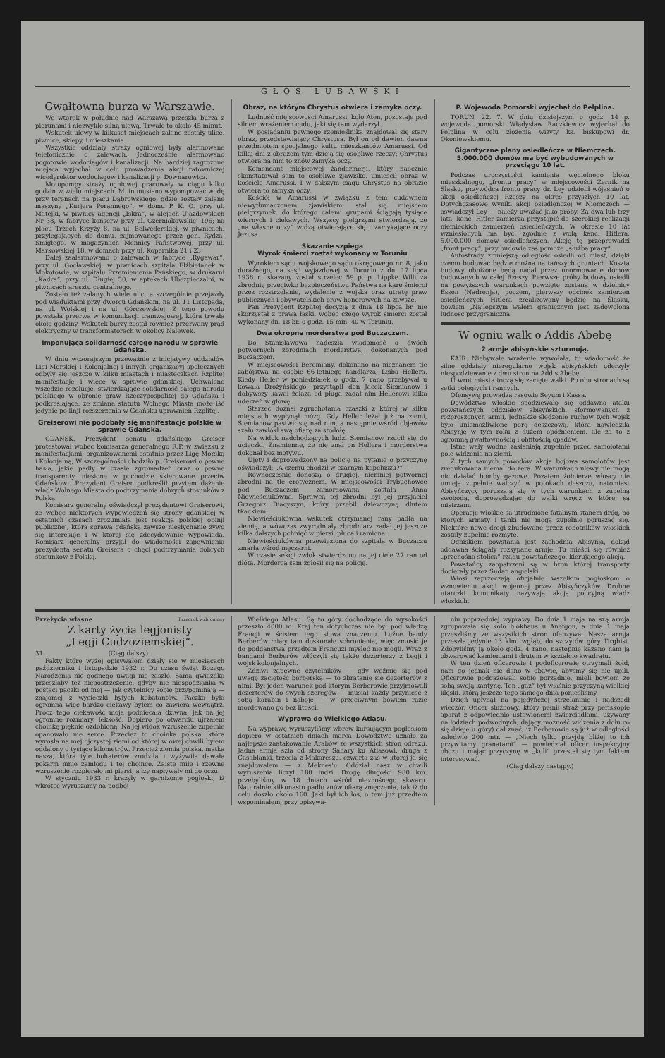GŁOS LUBAWSKI
Gwałtowna burza w Warszawie.
We wtorek w południe nad Warszawą przeszła burza z piorunami i niezwykle silną ulewą. Trwało to około 45 minut.
Wskutek ulewy w kilkuset miejscach zalane zostały ulice, piwnice, sklepy, i mieszkania.
Wszystkie oddziały straży ogniowej były alarmowane telefonicznie o zalewach. Jednocześnie alarmowano pogotowie wodociągów i kanalizacji. Na bardziej zagrożone miejsca wyjechał w celu prowadzenia akcji ratowniczej wicedyrektor wodociągów i kanalizacji p. Downarowicz.
Motopompy straży ogniowej pracowały w ciągu kilku godzin w wielu miejscach. M. in musiano wypompować wodę przy terenach na placu Dąbrowskiego, gdzie zostały zalane maszyny „Kurjera Porannego“, w domu P. K. O. przy ul. Matejki, w piwnicy agencji „Iskra“, w alejach Ujazdowskich Nr 38, w fabryce konserw przy ul. Czerniakowskiej 196; na placu Trzech Krzyży 8, na ul. Belwederskiej, w piwnicach, przylegających do domu, zajmowanego przez gen. Rydza-Smigłego, w magazynach Mennicy Państwowej, przy ul. Markowskiej 18, w domach przy ul. Kopernika 21 i 23.
Dalej zaalarmowano o zalewach w fabryce „Rygawar“, przy ul. Gocławskiej, w piwnicach szpitala Elżbietanek w Mokotowie, w szpitalu Przemienienia Pańskiego, w drukarni „Kadra“, przy ul. Długiej 50, w aptekach Ubezpieczalni, w piwnicach aresztu centralnego.
Zostało też zalanych wiele ulic, a szczególnie przejazdy pod wiaduktami przy dworcu Gdańskim, na ul. 11 Listopada, na ul. Wolskiej i na ul. Górczewskiej. Z tego powodu powstała przerwa w komunikacji tramwajowej, która trwała około godziny. Wskutek burzy został również przerwany prąd elektryczny w transformatorach w okolicy Nalewek.
Imponująca solidarność całego narodu w sprawie Gdańska.
W dniu wczorajszym przeważnie z inicjatywy oddziałów Ligi Morskiej i Kolonjalnej i innych organizacyj społecznych odbyły się jeszcze w kilku miastach i miasteczkach Rzplitej manifestacje i wiece w sprawie gdańskiej. Uchwalono wszędzie rezolucje, stwierdzające solidarność całego narodu polskiego w obronie praw Rzeczypospolitej do Gdańska i podkreślające, że zmiana statutu Wolnego Miasta może iść jedynie po linji rozszerzenia w Gdańsku uprawnień Rzplitej.
Greiserowi nie podobały się manifestacje polskie w sprawie Gdańska.
GDANSK. Prezydent senatu gdańskiego Greiser protestował wobec komisarza generalnego R.P. w związku z manifestacjami, organizowanemi ostatnio przez Ligę Morską i Kolonjalną, W szczególności chodziło p. Greiserowi o pewne hasła, jakie padły w czasie zgromadzeń oraz o pewne transparenty, niesione w pochodzie skierowane przeciw Gdańskowi. Prezydent Greiser podkreślił przytem dążenie władz Wolnego Miasta do podtrzymania dobrych stosunków z Polską.
Komisarz generalny oświadczył prezydentowi Greiserowi, że wobec niektórych wypowiedzeń się strony gdańskiej w ostatnich czasach zrozumiała jest reakcja polskiej opinji publicznej, która sprawą gdańską zawsze niesłychanie żywo się interesuje i w której się zdecydowanie wypowiada. Komisarz generalny przyjął do wiadomości zapewnienia prezydenta senatu Greisera o chęci podtrzymania dobrych stosunków z Polską.
Obraz, na którym Chrystus otwiera i zamyka oczy.
Ludność miejscowości Amarussi, koło Aten, pozostaje pod silnem wrażeniem cudu, jaki się tam wydarzył.
W posiadaniu pewnego rzemieślnika znajdował się stary obraz, przedstawiający Chrystusa. Był on od dawien dawna przedmiotem specjalnego kultu mieszkańców Amarussi. Od kilku dni z obrazem tym dzieją się osobliwe rzeczy: Chrystus otwiera na nim to znów zamyka oczy.
Komendant miejscowej żandarmerji, który naocznie skonstatował sam to osobliwe zjawisko, umieścił obraz w kościele Amarussi. I w dalszym ciągu Chrystus na obrazie otwiera to zamyka oczy.
Kościół w Amarussi w związku z tem cudownem niewytłumaczonem zjawiskiem, stał się miejscem pielgrzymek, do którego całemi grupami ściągają tysiące wiernych i ciekawych. Wszyscy pielgrzymi stwierdzają, że „na własne oczy“ widzą otwierające się i zamykające oczy Jezusa.
Skazanie szpiega
Wyrok śmierci został wykonany w Toruniu
Wyrokiem sądu wojskowego sądu okręgowego nr. 8, jako doraźnego, na sesji wyjazdowej w Toruniu z dn. 17 lipca 1936 r., skazany został strzelec 59 p. p. Lippke Willi za zbrodnię przeciwko bezpieczeństwu Państwa na karę śmierci przez rozstrzelanie, wydalenie z wojska oraz utratę praw publicznych i obywatelskich praw honorowych na zawsze.
Pan Prezydent Rzplitej decyzją z dnia 18 lipca br. nie skorzystał z prawa łaski, wobec czego wyrok śmierci został wykonany dn. 18 br. o godz. 15 min. 40 w Toruniu.
Dwa okropne morderstwa pod Buczaczem.
Do Stanisławowa nadeszła wiadomość o dwóch potwornych zbrodniach morderstwa, dokonanych pod Buczaczem.
W miejscowości Beremiany, dokonano na nieznanem tle zabójstwa na osobie 66-letniego handlarza, Leiba Hellera. Kiedy Heller w poniedziałek o godz. 7 rano przebywał u kowala Drożyńskiego, przystąpił doń Jacek Siemianów i dobywszy kawał żelaza od pługa zadał nim Hellerowi kilka uderzeń w głowę.
Starzec doznał zgruchotania czaszki z której w kilku miejscach wypłynął mózg. Gdy Heller leżał już na ziemi, Siemianow pastwił się nad nim, a następnie wśród objawów szału zawlókł swą ofiarę za stodołę.
Na widok nadchodzących ludzi Siemianow rzucił się do ucieczki. Znamienne, że nie znał on Hellera i morderstwa dokonał bez motywu.
Ujęty i doprowadzony na policję na pytanie o przyczynę oświadczył: „A czemu chodził w czarnym kapeluszu?“
Równocześnie donoszą o drugiej, niemniej potwornej zbrodni na tle erotycznem. W miejscowości Trybuchowce pod Buczaczem, zamordowana została Anna Niewieściukówna. Sprawcą tej zbrodni był jej przyjaciel Grzegorz Diacyszyn, który przebił dziewczynę dłutem tkackiem.
Niewieściukówna wskutek otrzymanej rany padła na ziemię, a wówczas zwyrodniały zbrodniarz zadał jej jeszcze kilka dalszych pchnięć w piersi, płuca i ramiona.
Niewieściukówna przewieziona do szpitala w Buczaczu zmarła wśród męczarni.
W czasie sekcji zwłok stwierdzono na jej ciele 27 ran od dłóta. Morderca sam zgłosił się na policję.
P. Wojewoda Pomorski wyjechał do Pelplina.
TORUN. 22. 7, W dniu dzisiejszym o godz. 14 p. wojewoda pomorski Władysław Raczkiewicz wyjechał do Pelplina w celu złożenia wizyty ks. biskupowi dr. Okoniewskiemu.
Gigantyczne plany osiedleńcze w Niemczech. 5.000.000 domów ma być wybudowanych w przeciągu 10 lat.
Podczas uroczystości kamienia węgielnego bloku mieszkalnego, „frontu pracy“ w miejscowości Zernik na Śląsku, przywódca frontu pracy dr. Ley udzielił wójaśnień o akcji osiedleńczej Rzeszy na okres przyszłych 10 lat. Dotychczasowe wyniki akcji osiedleńczej w Niemczech — oświadczył Ley — należy uważać jako próby. Za dwa lub trzy lata, kanc. Hitler zamierza przystąpić do szerokiej realizacji niemieckich zamierzeń osiedleńczych. W okresie 10 lat wzniesionych ma być, zgodnie z wolą kanc. Hitlera, 5.000.000 domów osiedleńczych. Akcję tę przeprowadzi „front pracy“, przy budowie zaś pomoże „służba pracy“.
Autostrady zmniejszą odległość osiedli od miast, dzięki czemu budować będzie można na tańszych gruntach. Koszta budowy obniżone będą nadal przez unormowanie domów budowanych w całej Rzeszy. Pierwsze próby budowy osiedli na powyższych warunkach powzięte zostaną w dzielnicy Essen (Nadrenja), poczem, pierwszy odcinek zamierzeń osiedleńczych Hitlera zrealizowany będzie na Śląsku, bowiem „Najlepszym wałem granicznym jest zadowolona ludność przygraniczna.
W ogniu walk o Addis Abebę
2 armje abisyńskie szturmują.
KAIR. Niebywałe wrażenie wywołała, tu wiadomość że silne oddziały nieregularne wojsk abisyńskich uderzyły niespodziewanie z dwu stron na Addis Abebę.
U wrót miasta toczą się zacięte walki. Po obu stronach są setki poległych i rannych.
Ofensywę prowadzą rasowie Seyum i Kassa.
Dowództwo włoskie spodziewało się oddawna ataku powstańczych oddziałów abisyńskich, sformowanych z rozproszonych armji, Jednakże śledzenie ruchów tych wojsk było uniemożliwione porą deszczową, która nawiedziła Abisynję w tym roku z dużem opóźnieniem, ale za to z ogromną gwałtownością i obfitością opadów.
Istne wały wodne zasłaniają zupełnie przed samolotami pole widzenia na ziemi.
Z tych samych powodów akcja bojowa samolotów jest zredukowana niemal do zera. W warunkach ulewy nie mogą nic działać bomby gazowe. Pozatem żołnierze włoscy nie umieją zupełnie walczyć w potokach deszczu, natomiast Abisyńczycy poruszają się w tych warunkach z zupełną swobodą, doprowadzając do walki wręcz w której są mistrzami.
Operacje włoskie są utrudnione fatalnym stanem dróg, po których armaty i tanki nie mogą zupełnie poruszać się. Niektóre nowe drogi zbudowane przez robotników włoskich zostały zupełnie rozmyte.
Ogniskiem powstania jest zachodnia Abisynja, dokąd oddawna ściągały rozsypane armje. Tu mieści się również „przenośna stolica“ rządu powstańczego, kierującego akcją.
Powstańcy zaopatrzeni są w broń której transporty docierały przez Sudan angielski.
Włosi zaprzeczają oficjalnie wszelkim pogłoskom o wznowieniu akcji wojennej przez Abisyńczyków. Drobne utarczki komunikaty nazywają akcją policyjną władz włoskich.
Przeżycia własne Przedruk wzbroniony
Z karty życia legjonisty
„Legji Cudzoziemskiej“.
31 (Ciąg dalszy)
Fakty które wyżej opisywałem działy się w miesiącach październiku i listopadzie 1932 r. Do czasu świąt Bożego Narodzenia nic godnego uwagi nie zaszło. Sama gwiazdka przeszłaby też niepostrzeżenie, gdyby nie niespodzianka w postaci paczki od mej — jak czytelnicy sobie przypominają — znajomej z wycieczki byłych kobatantów. Paczka była ogromna więc bardzo ciekawy byłem co zawiera wewnątrz. Prócz tego ciekawość moją podniecała dziwna, jak na jej ogromne rozmiary, lekkość. Dopiero po otwarciu ujrzałem choinkę pięknie ozdobioną. Na jej widok wzruszenie zupełnie opanowało me serce. Przecież to choinka polska, która wyrosła na mej ojczystej ziemi od której w owej chwili byłem oddalony o tysiące kilometrów. Przecież ziemia polska, matka nasza, która tyle bohaterów zrodziła i wyżywiła dawała pokarm mnie zamłodu i tej choince. Zaiste miłe i rzewne wzruszenie rozpierało mi piersi, a łzy napływały mi do oczu.
W styczniu 1933 r. krążyły w garnizonie pogłoski, iż wkrótce wyruszamy na podbój
Wielkiego Atlasu. Są to góry dochodzące do wysokości przeszło 4000 m. Kraj ten dotychczas nie był pod władzą Francji w ścisłem tego słowa znaczeniu. Luźne bandy Berberów miały tam doskonałe schronienia, więc zmusić je do poddaństwa przedtem Francuzi myśleć nie mogli. Wraz z bandami Berberów włóczyli się także dezerterzy z Legji i wojsk kolonjalnych.
Zdziwi zapewne czytelników — gdy weźmie się pod uwagę zaciętość berberską — to zbratanie się dezerterów z nimi. Był jeden warunek pod którym Berberowie przyjmowali dezerterów do swych szeregów — musiał każdy przynieść z sobą karabin i naboje — w przeciwnym bowiem razie mordowano go bez litości.
Wyprawa do Wielkiego Atlasu.
Na wyprawę wyruszyliśmy wbrew kursującym pogłoskom dopiero w ostatnich dniach marca Dowództwo uznało za najlepsze zaatakowanie Arabów ze wszystkich stron odrazu. Jadna armja szła od strony Sahary ku Atlasowi, druga z Casablanki, trzecia z Makareszu, czwarta zaś w której ja się znajdowałem — z Meknes'u. Oddział nasz w chwili wyruszenia liczył 180 ludzi. Drogę długości 980 km. przebyliśmy w 18 dniach wśród nieznośnego skwaru. Naturalnie kilkunastu padło znów ofiarą zmęczenia, tak iż do celu doszło około 160. Jaki był ich los, o tem już przedtem wspominałem, przy opisywa-
niu poprzedniej wyprawy. Do dnia 1 maja na szą armja zgrupowała się koło blokhaus u Anefgou, a dnia 1 maja przeszliśmy ze wszystkich stron ofenzywa. Nasza armja przeszła jedynie 13 klm. wgłąb, do szczytów góry Tirghist. Zdobyliśmy ją około godz. 4 rano, następnie kazano nam ją obwarować kamieniami i drutem w kształcie kwadratu.
W ten dzień oficerowie i podoficerowie otrzymali żołd, nam go jednak nie dano w obawie, abyśmy się nie upili. Oficerowie podgażowali sobie porządnie, mieli bowiem ze sobą swoją kantynę. Ten „gaz“ był właśnie przyczyną wielkiej klęski, którą jeszcze tego samego dnia ponieśliśmy.
Dzień upłynął na pojedyńczej strzelaninie i nadszedł wieczór. Oficer służbowy, który pełnił straż przy periskopie aparat z odpowiednio ustawionemi zwierciadłami, używany na łodziach podwodnych, dający możność widzenia z dołu co się dzieje u góry) dał znać, iż Berberowie są już w odległości zaledwie 200 mtr. — „Niech tylko przyjdą bliżej to ich przywitamy granatami“ — powiedział oficer inspekcyjny obozu i mając przyczynę w „kuli“ przestał się tym faktem interesować.
(Ciąg dalszy nastąpy.)